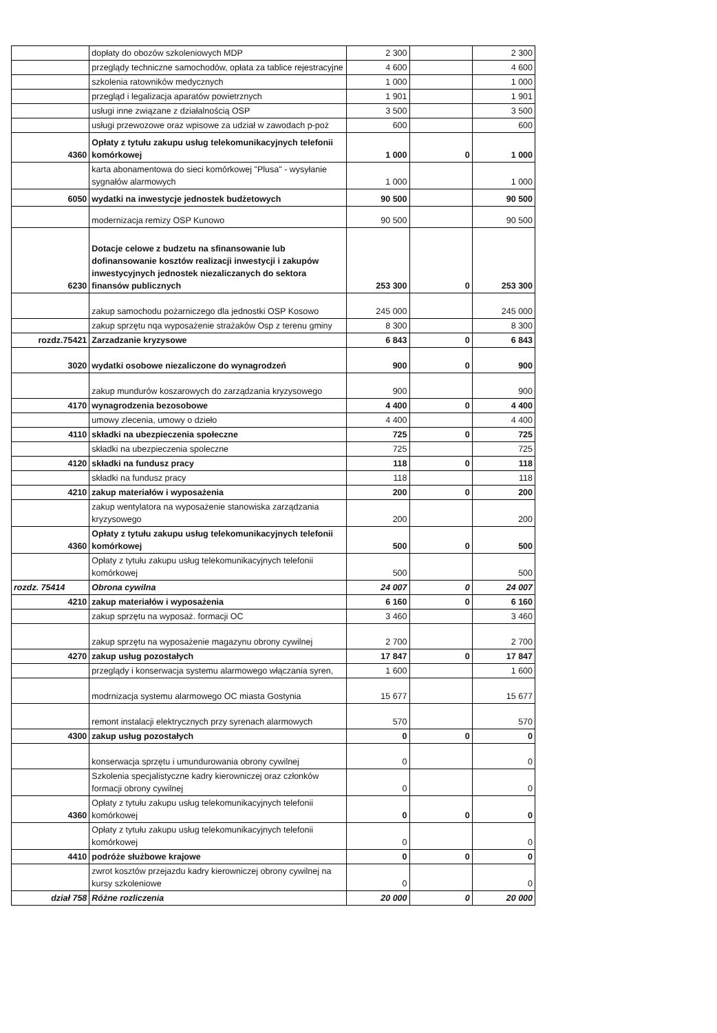| | dopłaty do obozów szkoleniowych MDP | 2 300 | | 2 300 |
| | przeglądy techniczne samochodów, opłata za tablice rejestracyjne | 4 600 | | 4 600 |
| | szkolenia ratowników medycznych | 1 000 | | 1 000 |
| | przegląd i legalizacja aparatów powietrznych | 1 901 | | 1 901 |
| | usługi inne związane z działalnością OSP | 3 500 | | 3 500 |
| | usługi przewozowe oraz wpisowe za udział w zawodach p-poż | 600 | | 600 |
| 4360 | Opłaty z tytułu zakupu usług telekomunikacyjnych telefonii komórkowej | 1 000 | 0 | 1 000 |
| | karta abonamentowa do sieci komórkowej "Plusa" - wysyłanie sygnałów alarmowych | 1 000 | | 1 000 |
| 6050 | wydatki na inwestycje jednostek budżetowych | 90 500 | | 90 500 |
| | modernizacja remizy OSP Kunowo | 90 500 | | 90 500 |
| 6230 | Dotacje celowe z budzetu na sfinansowanie lub dofinansowanie kosztów realizacji inwestycji i zakupów inwestycyjnych jednostek niezaliczanych do sektora finansów publicznych | 253 300 | 0 | 253 300 |
| | zakup samochodu pożarniczego dla jednostki OSP Kosowo | 245 000 | | 245 000 |
| | zakup sprzętu nqa wyposażenie strażaków Osp z terenu gminy | 8 300 | | 8 300 |
| rozdz.75421 | Zarzadzanie kryzysowe | 6 843 | 0 | 6 843 |
| 3020 | wydatki osobowe niezaliczone do wynagrodzeń | 900 | 0 | 900 |
| | zakup mundurów koszarowych do zarządzania kryzysowego | 900 | | 900 |
| 4170 | wynagrodzenia bezosobowe | 4 400 | 0 | 4 400 |
| | umowy zlecenia, umowy o dzieło | 4 400 | | 4 400 |
| 4110 | składki na ubezpieczenia społeczne | 725 | 0 | 725 |
| | składki na ubezpieczenia spoleczne | 725 | | 725 |
| 4120 | składki na fundusz pracy | 118 | 0 | 118 |
| | składki na fundusz pracy | 118 | | 118 |
| 4210 | zakup materiałów i wyposażenia | 200 | 0 | 200 |
| | zakup wentylatora na wyposażenie stanowiska zarządzania kryzysowego | 200 | | 200 |
| 4360 | Opłaty z tytułu zakupu usług telekomunikacyjnych telefonii komórkowej | 500 | 0 | 500 |
| | Opłaty z tytułu zakupu usług telekomunikacyjnych telefonii komórkowej | 500 | | 500 |
| rozdz. 75414 | Obrona cywilna | 24 007 | 0 | 24 007 |
| 4210 | zakup materiałów i wyposażenia | 6 160 | 0 | 6 160 |
| | zakup sprzętu na wyposaż. formacji OC | 3 460 | | 3 460 |
| | zakup sprzętu na wyposażenie magazynu obrony cywilnej | 2 700 | | 2 700 |
| 4270 | zakup usług pozostałych | 17 847 | 0 | 17 847 |
| | przeglądy i konserwacja systemu alarmowego włączania syren, | 1 600 | | 1 600 |
| | modrnizacja systemu alarmowego OC miasta Gostynia | 15 677 | | 15 677 |
| | remont instalacji elektrycznych przy syrenach alarmowych | 570 | | 570 |
| 4300 | zakup usług pozostałych | 0 | 0 | 0 |
| | konserwacja sprzętu i umundurowania obrony cywilnej | 0 | | 0 |
| | Szkolenia specjalistyczne kadry kierowniczej oraz członków formacji obrony cywilnej | 0 | | 0 |
| 4360 | Opłaty z tytułu zakupu usług telekomunikacyjnych telefonii komórkowej | 0 | 0 | 0 |
| | Opłaty z tytułu zakupu usług telekomunikacyjnych telefonii komórkowej | 0 | | 0 |
| 4410 | podróże służbowe krajowe | 0 | 0 | 0 |
| | zwrot kosztów przejazdu kadry kierowniczej obrony cywilnej na kursy szkoleniowe | 0 | | 0 |
| dział 758 | Różne rozliczenia | 20 000 | 0 | 20 000 |